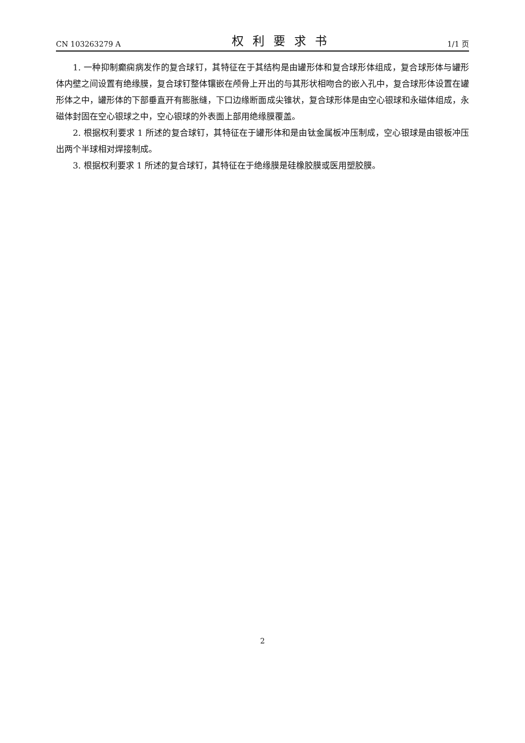CN 103263279 A 权利要求书 1/1 页
1. 一种抑制癫痫病发作的复合球钉，其特征在于其结构是由罐形体和复合球形体组成，复合球形体与罐形体内壁之间设置有绝缘膜，复合球钉整体镶嵌在颅骨上开出的与其形状相吻合的嵌入孔中，复合球形体设置在罐形体之中，罐形体的下部垂直开有膨胀缝，下口边缘断面成尖锥状，复合球形体是由空心银球和永磁体组成，永磁体封固在空心银球之中，空心银球的外表面上部用绝缘膜覆盖。
2. 根据权利要求 1 所述的复合球钉，其特征在于罐形体和是由钛金属板冲压制成，空心银球是由银板冲压出两个半球相对焊接制成。
3. 根据权利要求 1 所述的复合球钉，其特征在于绝缘膜是硅橡胶膜或医用塑胶膜。
2